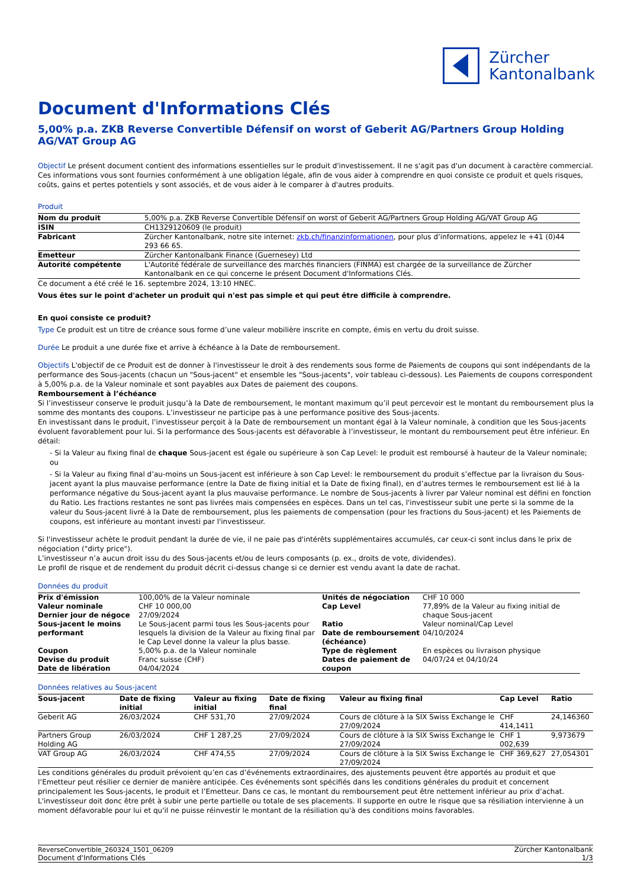Zürcher
Kantonalbank
Document d'Informations Clés
5,00% p.a. ZKB Reverse Convertible Défensif on worst of Geberit AG/Partners Group Holding AG/VAT Group AG
Objectif Le présent document contient des informations essentielles sur le produit d'investissement. Il ne s'agit pas d'un document à caractère commercial. Ces informations vous sont fournies conformément à une obligation légale, afin de vous aider à comprendre en quoi consiste ce produit et quels risques, coûts, gains et pertes potentiels y sont associés, et de vous aider à le comparer à d'autres produits.
Produit
| Nom du produit | 5,00% p.a. ZKB Reverse Convertible Défensif on worst of Geberit AG/Partners Group Holding AG/VAT Group AG |
| ISIN | CH1329120609 (le produit) |
| Fabricant | Zürcher Kantonalbank, notre site internet: zkb.ch/finanzinformationen , pour plus d’informations, appelez le +41 (0)44 293 66 65. |
| Emetteur | Zürcher Kantonalbank Finance (Guernesey) Ltd |
| Autorité compétente | L'Autorité fédérale de surveillance des marchés financiers (FINMA) est chargée de la surveillance de Zürcher Kantonalbank en ce qui concerne le présent Document d'Informations Clés. |
Ce document a été créé le 16. septembre 2024, 13:10 HNEC.
Vous êtes sur le point d'acheter un produit qui n'est pas simple et qui peut être difficile à comprendre.
En quoi consiste ce produit?
Type Ce produit est un titre de créance sous forme d’une valeur mobilière inscrite en compte, émis en vertu du droit suisse.
Durée Le produit a une durée fixe et arrive à échéance à la Date de remboursement.
Objectifs L'objectif de ce Produit est de donner à l'investisseur le droit à des rendements sous forme de Paiements de coupons qui sont indépendants de la performance des Sous-jacents (chacun un "Sous-jacent" et ensemble les "Sous-jacents", voir tableau ci-dessous). Les Paiements de coupons correspondent à 5,00% p.a. de la Valeur nominale et sont payables aux Dates de paiement des coupons.
Remboursement à l’échéance
Si l’investisseur conserve le produit jusqu’à la Date de remboursement, le montant maximum qu’il peut percevoir est le montant du remboursement plus la somme des montants des coupons. L’investisseur ne participe pas à une performance positive des Sous-jacents.
En investissant dans le produit, l’investisseur perçoit à la Date de remboursement un montant égal à la Valeur nominale, à condition que les Sous-jacents évoluent favorablement pour lui. Si la performance des Sous-jacents est défavorable à l’investisseur, le montant du remboursement peut être inférieur. En détail:
- Si la Valeur au fixing final de chaque Sous-jacent est égale ou supérieure à son Cap Level: le produit est remboursé à hauteur de la Valeur nominale; ou
- Si la Valeur au fixing final d’au-moins un Sous-jacent est inférieure à son Cap Level: le remboursement du produit s’effectue par la livraison du Sous-jacent ayant la plus mauvaise performance (entre la Date de fixing initial et la Date de fixing final), en d’autres termes le remboursement est lié à la performance négative du Sous-jacent ayant la plus mauvaise performance. Le nombre de Sous-jacents à livrer par Valeur nominal est défini en fonction du Ratio. Les fractions restantes ne sont pas livrées mais compensées en espèces. Dans un tel cas, l'investisseur subit une perte si la somme de la valeur du Sous-jacent livré à la Date de remboursement, plus les paiements de compensation (pour les fractions du Sous-jacent) et les Paiements de coupons, est inférieure au montant investi par l'investisseur.
Si l'investisseur achète le produit pendant la durée de vie, il ne paie pas d'intérêts supplémentaires accumulés, car ceux-ci sont inclus dans le prix de négociation ("dirty price").
L’investisseur n’a aucun droit issu du des Sous-jacents et/ou de leurs composants (p. ex., droits de vote, dividendes).
Le profil de risque et de rendement du produit décrit ci-dessus change si ce dernier est vendu avant la date de rachat.
Données du produit
| Prix d'émission | 100,00% de la Valeur nominale | Unités de négociation | CHF 10 000 |
| Valeur nominale | CHF 10 000,00 | Cap Level | 77,89% de la Valeur au fixing initial de chaque Sous-jacent |
| Dernier jour de négoce | 27/09/2024 | | |
| Sous-jacent le moins performant | Le Sous-jacent parmi tous les Sous-jacents pour lesquels la division de la Valeur au fixing final par le Cap Level donne la valeur la plus basse. | Ratio Date de remboursement (échéance) | Valeur nominal/Cap Level 04/10/2024 |
| Coupon | 5,00% p.a. de la Valeur nominale | Type de règlement | En espèces ou livraison physique |
| Devise du produit Date de libération | Franc suisse (CHF) 04/04/2024 | Dates de paiement de coupon | 04/07/24 et 04/10/24 |
Données relatives au Sous-jacent
| Sous-jacent | Date de fixing initial | Valeur au fixing initial | Date de fixing final | Valeur au fixing final | Cap Level | Ratio |
| --- | --- | --- | --- | --- | --- | --- |
| Geberit AG | 26/03/2024 | CHF 531,70 | 27/09/2024 | Cours de clôture à la SIX Swiss Exchange le 27/09/2024 | CHF 414,1411 | 24,146360 |
| Partners Group Holding AG | 26/03/2024 | CHF 1 287,25 | 27/09/2024 | Cours de clôture à la SIX Swiss Exchange le 27/09/2024 | CHF 1 002,639 | 9,973679 |
| VAT Group AG | 26/03/2024 | CHF 474,55 | 27/09/2024 | Cours de clôture à la SIX Swiss Exchange le 27/09/2024 | CHF 369,627 | 27,054301 |
Les conditions générales du produit prévoient qu’en cas d’événements extraordinaires, des ajustements peuvent être apportés au produit et que l’Emetteur peut résilier ce dernier de manière anticipée. Ces événements sont spécifiés dans les conditions générales du produit et concernent principalement les Sous-jacents, le produit et l’Emetteur. Dans ce cas, le montant du remboursement peut être nettement inférieur au prix d’achat. L'investisseur doit donc être prêt à subir une perte partielle ou totale de ses placements. Il supporte en outre le risque que sa résiliation intervienne à un moment défavorable pour lui et qu'il ne puisse réinvestir le montant de la résiliation qu'à des conditions moins favorables.
ReverseConvertible_260324_1501_06209
Document d'Informations Clés
Zürcher Kantonalbank
1/3